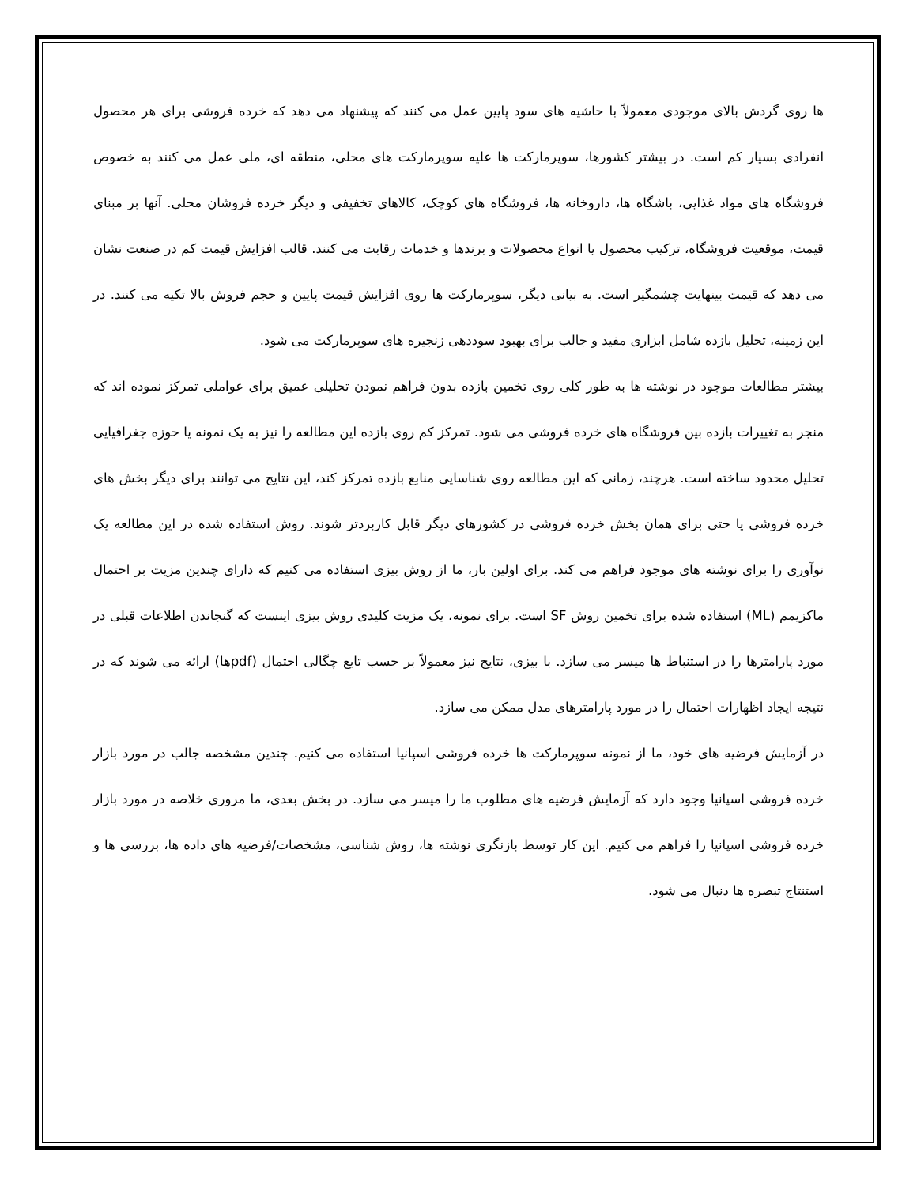ها روی گردش بالای موجودی معمولاً با حاشیه های سود پایین عمل می کنند که پیشنهاد می دهد که خرده فروشی برای هر محصول انفرادی بسیار کم است. در بیشتر کشورها، سوپرمارکت ها علیه سوپرمارکت های محلی، منطقه ای، ملی عمل می کنند به خصوص فروشگاه های مواد غذایی، باشگاه ها، داروخانه ها، فروشگاه های کوچک، کالاهای تخفیفی و دیگر خرده فروشان محلی. آنها بر مبنای قیمت، موقعیت فروشگاه، ترکیب محصول یا انواع محصولات و برندها و خدمات رقابت می کنند. قالب افزایش قیمت کم در صنعت نشان می دهد که قیمت بینهایت چشمگیر است. به بیانی دیگر، سوپرمارکت ها روی افزایش قیمت پایین و حجم فروش بالا تکیه می کنند. در این زمینه، تحلیل بازده شامل ابزاری مفید و جالب برای بهبود سوددهی زنجیره های سوپرمارکت می شود.
بیشتر مطالعات موجود در نوشته ها به طور کلی روی تخمین بازده بدون فراهم نمودن تحلیلی عمیق برای عواملی تمرکز نموده اند که منجر به تغییرات بازده بین فروشگاه های خرده فروشی می شود. تمرکز کم روی بازده این مطالعه را نیز به یک نمونه یا حوزه جغرافیایی تحلیل محدود ساخته است. هرچند، زمانی که این مطالعه روی شناسایی منابع بازده تمرکز کند، این نتایج می توانند برای دیگر بخش های خرده فروشی یا حتی برای همان بخش خرده فروشی در کشورهای دیگر قابل کاربردتر شوند. روش استفاده شده در این مطالعه یک نوآوری را برای نوشته های موجود فراهم می کند. برای اولین بار، ما از روش بیزی استفاده می کنیم که دارای چندین مزیت بر احتمال ماکزیمم (ML) استفاده شده برای تخمین روش SF است. برای نمونه، یک مزیت کلیدی روش بیزی اینست که گنجاندن اطلاعات قبلی در مورد پارامترها را در استنباط ها میسر می سازد. با بیزی، نتایج نیز معمولاً بر حسب تابع چگالی احتمال (pdfها) ارائه می شوند که در نتیجه ایجاد اظهارات احتمال را در مورد پارامترهای مدل ممکن می سازد.
در آزمایش فرضیه های خود، ما از نمونه سوپرمارکت ها خرده فروشی اسپانیا استفاده می کنیم. چندین مشخصه جالب در مورد بازار خرده فروشی اسپانیا وجود دارد که آزمایش فرضیه های مطلوب ما را میسر می سازد. در بخش بعدی، ما مروری خلاصه در مورد بازار خرده فروشی اسپانیا را فراهم می کنیم. این کار توسط بازنگری نوشته ها، روش شناسی، مشخصات/فرضیه های داده ها، بررسی ها و استنتاج تبصره ها دنبال می شود.